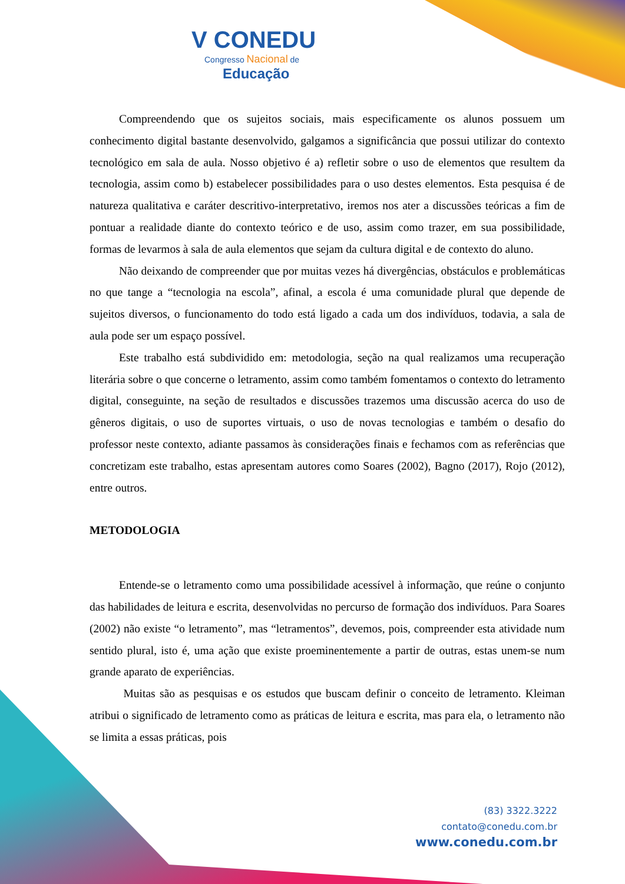V CONEDU
Congresso Nacional de
Educação
Compreendendo que os sujeitos sociais, mais especificamente os alunos possuem um conhecimento digital bastante desenvolvido, galgamos a significância que possui utilizar do contexto tecnológico em sala de aula. Nosso objetivo é a) refletir sobre o uso de elementos que resultem da tecnologia, assim como b) estabelecer possibilidades para o uso destes elementos. Esta pesquisa é de natureza qualitativa e caráter descritivo-interpretativo, iremos nos ater a discussões teóricas a fim de pontuar a realidade diante do contexto teórico e de uso, assim como trazer, em sua possibilidade, formas de levarmos à sala de aula elementos que sejam da cultura digital e de contexto do aluno.
Não deixando de compreender que por muitas vezes há divergências, obstáculos e problemáticas no que tange a “tecnologia na escola”, afinal, a escola é uma comunidade plural que depende de sujeitos diversos, o funcionamento do todo está ligado a cada um dos indivíduos, todavia, a sala de aula pode ser um espaço possível.
Este trabalho está subdividido em: metodologia, seção na qual realizamos uma recuperação literária sobre o que concerne o letramento, assim como também fomentamos o contexto do letramento digital, conseguinte, na seção de resultados e discussões trazemos uma discussão acerca do uso de gêneros digitais, o uso de suportes virtuais, o uso de novas tecnologias e também o desafio do professor neste contexto, adiante passamos às considerações finais e fechamos com as referências que concretizam este trabalho, estas apresentam autores como Soares (2002), Bagno (2017), Rojo (2012), entre outros.
METODOLOGIA
Entende-se o letramento como uma possibilidade acessível à informação, que reúne o conjunto das habilidades de leitura e escrita, desenvolvidas no percurso de formação dos indivíduos. Para Soares (2002) não existe “o letramento”, mas “letramentos”, devemos, pois, compreender esta atividade num sentido plural, isto é, uma ação que existe proeminentemente a partir de outras, estas unem-se num grande aparato de experiências.
Muitas são as pesquisas e os estudos que buscam definir o conceito de letramento. Kleiman atribui o significado de letramento como as práticas de leitura e escrita, mas para ela, o letramento não se limita a essas práticas, pois
(83) 3322.3222
contato@conedu.com.br
www.conedu.com.br